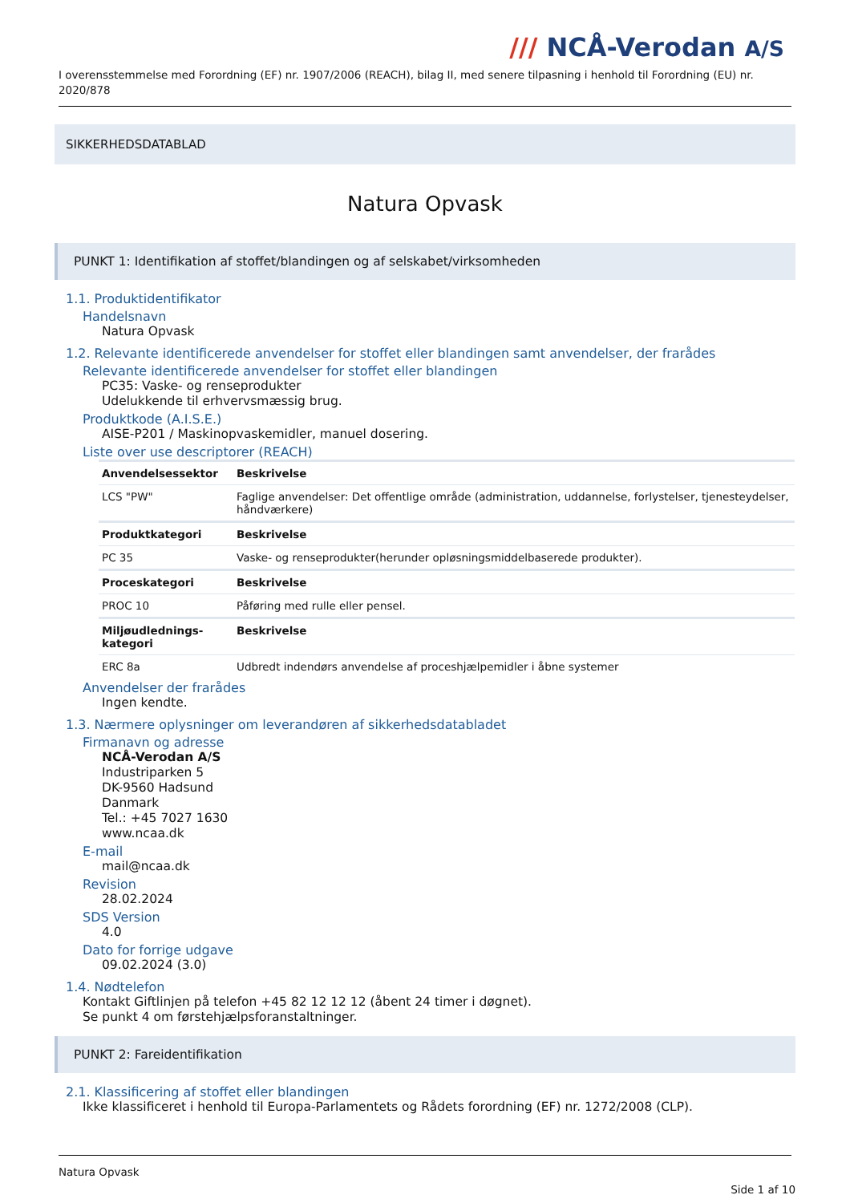/// NCÅ-Verodan A/S
I overensstemmelse med Forordning (EF) nr. 1907/2006 (REACH), bilag II, med senere tilpasning i henhold til Forordning (EU) nr. 2020/878
SIKKERHEDSDATABLAD
Natura Opvask
PUNKT 1: Identifikation af stoffet/blandingen og af selskabet/virksomheden
1.1. Produktidentifikator
Handelsnavn
Natura Opvask
1.2. Relevante identificerede anvendelser for stoffet eller blandingen samt anvendelser, der frarådes
Relevante identificerede anvendelser for stoffet eller blandingen
PC35: Vaske- og renseprodukter
Udelukkende til erhvervsmæssig brug.
Produktkode (A.I.S.E.)
AISE-P201 / Maskinopvaskemidler, manuel dosering.
Liste over use descriptorer (REACH)
| Anvendelsessektor | Beskrivelse |
| --- | --- |
| LCS "PW" | Faglige anvendelser: Det offentlige område (administration, uddannelse, forlystelser, tjenesteydelser, håndværkere) |
| Produktkategori | Beskrivelse |
| PC 35 | Vaske- og renseprodukter(herunder opløsningsmiddelbaserede produkter). |
| Proceskategori | Beskrivelse |
| PROC 10 | Påføring med rulle eller pensel. |
| Miljøudlednings-kategori | Beskrivelse |
| ERC 8a | Udbredt indendørs anvendelse af proceshjælpemidler i åbne systemer |
Anvendelser der frarådes
Ingen kendte.
1.3. Nærmere oplysninger om leverandøren af sikkerhedsdatabladet
Firmanavn og adresse
NCÅ-Verodan A/S
Industriparken 5
DK-9560 Hadsund
Danmark
Tel.: +45 7027 1630
www.ncaa.dk
E-mail
mail@ncaa.dk
Revision
28.02.2024
SDS Version
4.0
Dato for forrige udgave
09.02.2024 (3.0)
1.4. Nødtelefon
Kontakt Giftlinjen på telefon +45 82 12 12 12 (åbent 24 timer i døgnet).
Se punkt 4 om førstehjælpsforanstaltninger.
PUNKT 2: Fareidentifikation
2.1. Klassificering af stoffet eller blandingen
Ikke klassificeret i henhold til Europa-Parlamentets og Rådets forordning (EF) nr. 1272/2008 (CLP).
Natura Opvask
Side 1 af 10